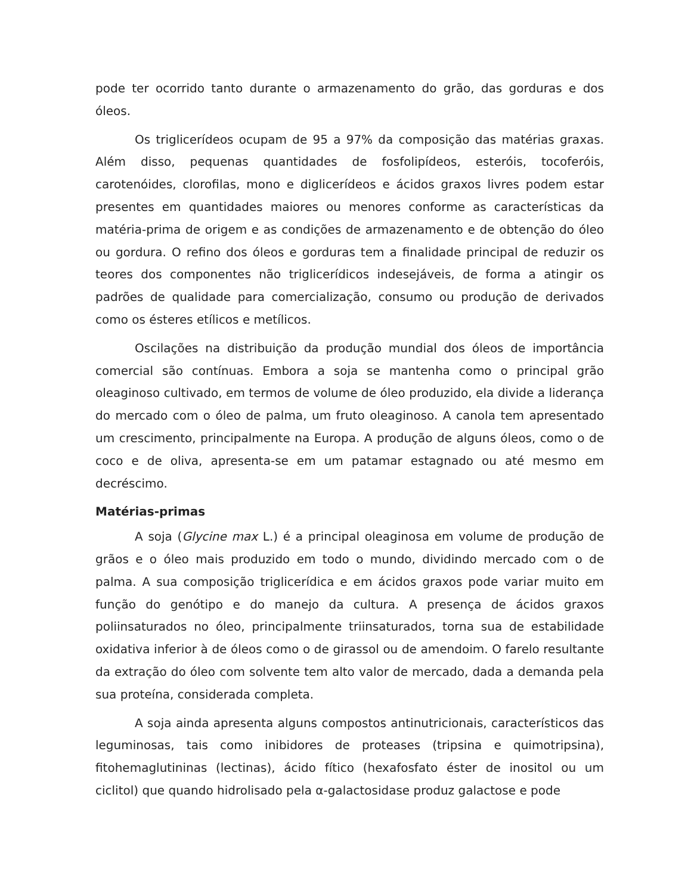pode ter ocorrido tanto durante o armazenamento do grão, das gorduras e dos óleos.
Os triglicerídeos ocupam de 95 a 97% da composição das matérias graxas. Além disso, pequenas quantidades de fosfolipídeos, esteróis, tocoferóis, carotenóides, clorofilas, mono e diglicerídeos e ácidos graxos livres podem estar presentes em quantidades maiores ou menores conforme as características da matéria-prima de origem e as condições de armazenamento e de obtenção do óleo ou gordura. O refino dos óleos e gorduras tem a finalidade principal de reduzir os teores dos componentes não triglicerídicos indesejáveis, de forma a atingir os padrões de qualidade para comercialização, consumo ou produção de derivados como os ésteres etílicos e metílicos.
Oscilações na distribuição da produção mundial dos óleos de importância comercial são contínuas. Embora a soja se mantenha como o principal grão oleaginoso cultivado, em termos de volume de óleo produzido, ela divide a liderança do mercado com o óleo de palma, um fruto oleaginoso. A canola tem apresentado um crescimento, principalmente na Europa. A produção de alguns óleos, como o de coco e de oliva, apresenta-se em um patamar estagnado ou até mesmo em decréscimo.
Matérias-primas
A soja (Glycine max L.) é a principal oleaginosa em volume de produção de grãos e o óleo mais produzido em todo o mundo, dividindo mercado com o de palma. A sua composição triglicerídica e em ácidos graxos pode variar muito em função do genótipo e do manejo da cultura. A presença de ácidos graxos poliinsaturados no óleo, principalmente triinsaturados, torna sua de estabilidade oxidativa inferior à de óleos como o de girassol ou de amendoim. O farelo resultante da extração do óleo com solvente tem alto valor de mercado, dada a demanda pela sua proteína, considerada completa.
A soja ainda apresenta alguns compostos antinutricionais, característicos das leguminosas, tais como inibidores de proteases (tripsina e quimotripsina), fitohemaglutininas (lectinas), ácido fítico (hexafosfato éster de inositol ou um ciclitol) que quando hidrolisado pela α-galactosidase produz galactose e pode